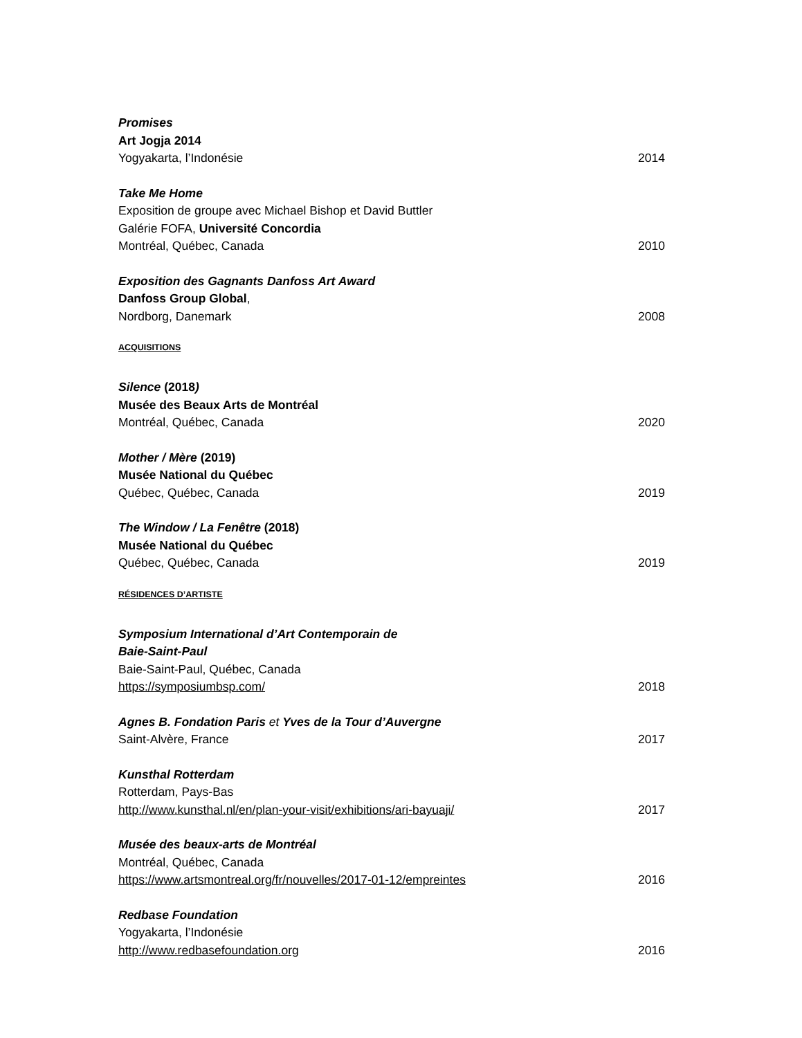Promises
Art Jogja 2014
Yogyakarta, l’Indonésie 2014
Take Me Home
Exposition de groupe avec Michael Bishop et David Buttler
Galérie FOFA, Université Concordia
Montréal, Québec, Canada 2010
Exposition des Gagnants Danfoss Art Award
Danfoss Group Global,
Nordborg, Danemark 2008
ACQUISITIONS
Silence (2018)
Musée des Beaux Arts de Montréal
Montréal, Québec, Canada 2020
Mother / Mère (2019)
Musée National du Québec
Québec, Québec, Canada 2019
The Window / La Fenêtre (2018)
Musée National du Québec
Québec, Québec, Canada 2019
RÉSIDENCES D’ARTISTE
Symposium International d’Art Contemporain de
Baie-Saint-Paul
Baie-Saint-Paul, Québec, Canada
https://symposiumbsp.com/ 2018
Agnes B. Fondation Paris et Yves de la Tour d’Auvergne
Saint-Alvère, France 2017
Kunsthal Rotterdam
Rotterdam, Pays-Bas
http://www.kunsthal.nl/en/plan-your-visit/exhibitions/ari-bayuaji/ 2017
Musée des beaux-arts de Montréal
Montréal, Québec, Canada
https://www.artsmontreal.org/fr/nouvelles/2017-01-12/empreintes 2016
Redbase Foundation
Yogyakarta, l’Indonésie
http://www.redbasefoundation.org 2016